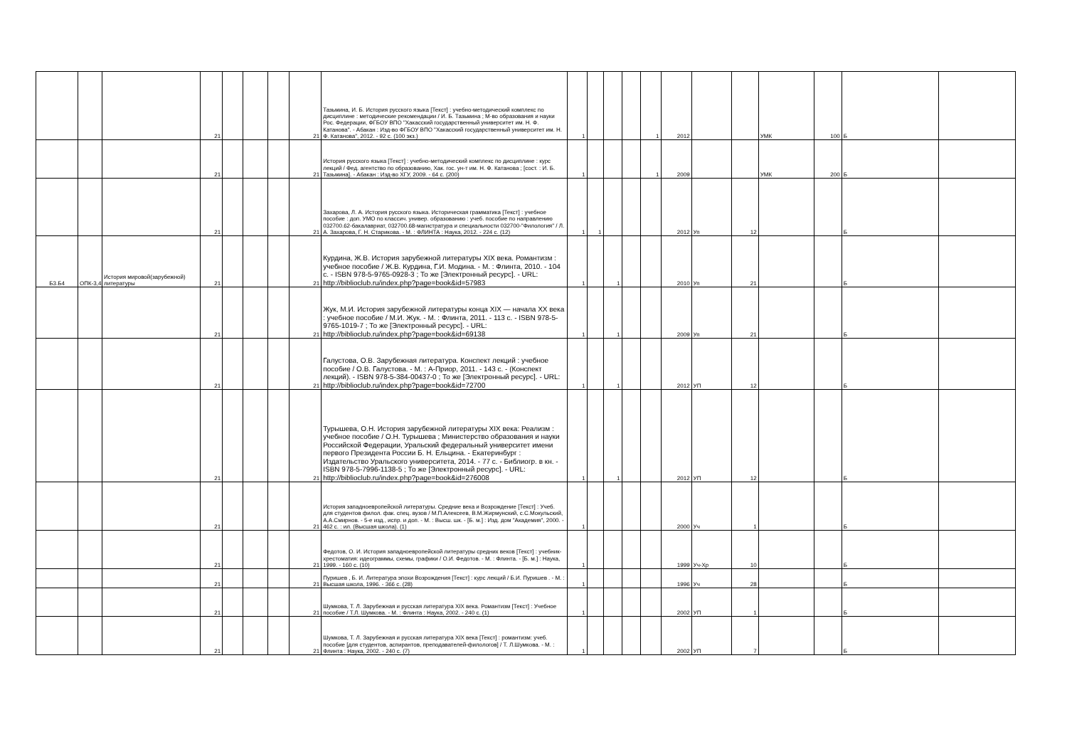| | | | 21 | | | | 21 | Тазьмина, И. Б. История русского языка [Текст] : учебно-методический комплекс по дисциплине : методические рекомендации / И. Б. Тазьмина ; М-во образования и науки Рос. Федерации, ФГБОУ ВПО "Хакасский государственный университет им. Н. Ф. Катанова". - Абакан : Изд-во ФГБОУ ВПО "Хакасский государственный университет им. Н. Ф. Катанова", 2012. - 92 с. (100 экз.) | 1 | | | | 1 | 2012 | | | УМК | 100 | Б | |
| | | | 21 | | | | 21 | История русского языка [Текст] : учебно-методический комплекс по дисциплине : курс лекций / Фед. агентство по образованию, Хак. гос. ун-т им. Н. Ф. Катанова ; [сост. : И. Б. Тазьмина]. - Абакан : Изд-во ХГУ, 2009. - 64 с. (200) | 1 | | | | 1 | 2009 | | | УМК | 200 | Б | |
| | | | 21 | | | | 21 | Захарова, Л. А. История русского языка. Историческая грамматика [Текст] : учебное пособие : доп. УМО по классич. универ. образованию : учеб. пособие по направлению 032700.62-бакалавриат, 032700.68-магистратура и специальности 032700-"Филология" / Л. А. Захарова, Г. Н. Старикова. - М. : ФЛИНТА : Наука, 2012. - 224 с. (12) | 1 | 1 | | | | 2012 | Уп | 12 | | | Б | |
| Б3.Б4 | ОПК-3,4 | История мировой(зарубежной) литературы | 21 | | | | 21 | Курдина, Ж.В. История зарубежной литературы XIX века. Романтизм : учебное пособие / Ж.В. Курдина, Г.И. Модина. - М. : Флинта, 2010. - 104 с. - ISBN 978-5-9765-0928-3 ; То же [Электронный ресурс]. - URL: http://biblioclub.ru/index.php?page=book&id=57983 | 1 | | 1 | | | 2010 | Уп | 21 | | | Б | |
| | | | 21 | | | | 21 | Жук, М.И. История зарубежной литературы конца XIX — начала XX века : учебное пособие / М.И. Жук. - М. : Флинта, 2011. - 113 с. - ISBN 978-5-9765-1019-7 ; То же [Электронный ресурс]. - URL: http://biblioclub.ru/index.php?page=book&id=69138 | 1 | | 1 | | | 2009 | Уп | 21 | | | Б | |
| | | | 21 | | | | 21 | Галустова, О.В. Зарубежная литература. Конспект лекций : учебное пособие / О.В. Галустова. - М. : А-Приор, 2011. - 143 с. - (Конспект лекций). - ISBN 978-5-384-00437-0 ; То же [Электронный ресурс]. - URL: http://biblioclub.ru/index.php?page=book&id=72700 | 1 | | 1 | | | 2012 | УП | 12 | | | Б | |
| | | | 21 | | | | 21 | Турышева, О.Н. История зарубежной литературы XIX века: Реализм : учебное пособие / О.Н. Турышева ; Министерство образования и науки Российской Федерации, Уральский федеральный университет имени первого Президента России Б. Н. Ельцина. - Екатеринбург : Издательство Уральского университета, 2014. - 77 с. - Библиогр. в кн. - ISBN 978-5-7996-1138-5 ; То же [Электронный ресурс]. - URL: http://biblioclub.ru/index.php?page=book&id=276008 | 1 | | 1 | | | 2012 | УП | 12 | | | Б | |
| | | | 21 | | | | 21 | История западноевропейской литературы. Средние века и Возрождение [Текст] : Учеб. для студентов филол. фак. спец. вузов / М.П.Алексеев, В.М.Жирмунский, с.С.Мокульский, А.А.Смирнов. - 5-е изд., испр. и доп. - М. : Высш. шк. - [Б. м.] : Изд. дом "Академия", 2000. - 462 с. : ил. (Высшая школа). (1) | 1 | | | | | 2000 | Уч | 1 | | | Б | |
| | | | 21 | | | | 21 | Федотов, О. И. История западноевропейской литературы средних веков [Текст] : учебник-хрестоматия: идеограммы, схемы, графики / О.И. Федотов. - М. : Флинта. - [Б. м.] : Наука, 1999. - 160 с. (10) | 1 | | | | | 1999 | Уч-Хр | 10 | | | Б | |
| | | | 21 | | | | 21 | Пуришев , Б. И. Литература эпохи Возрождения [Текст] : курс лекций / Б.И. Пуришев . - М. : Высшая школа, 1996. - 366 с. (28) | 1 | | | | | 1996 | Уч | 28 | | | Б | |
| | | | 21 | | | | 21 | Шумкова, Т. Л. Зарубежная и русская литература XIX века. Романтизм [Текст] : Учебное пособие / Т.Л. Шумкова. - М. : Флинта : Наука, 2002. - 240 с. (1) | 1 | | | | | 2002 | УП | 1 | | | Б | |
| | | | 21 | | | | 21 | Шумкова, Т. Л. Зарубежная и русская литература XIX века [Текст] : романтизм: учеб. пособие [для студентов, аспирантов, преподавателей-филологов] / Т. Л.Шумкова. - М. : Флинта : Наука, 2002. - 240 с. (7) | 1 | | | | | 2002 | УП | 7 | | | Б | |